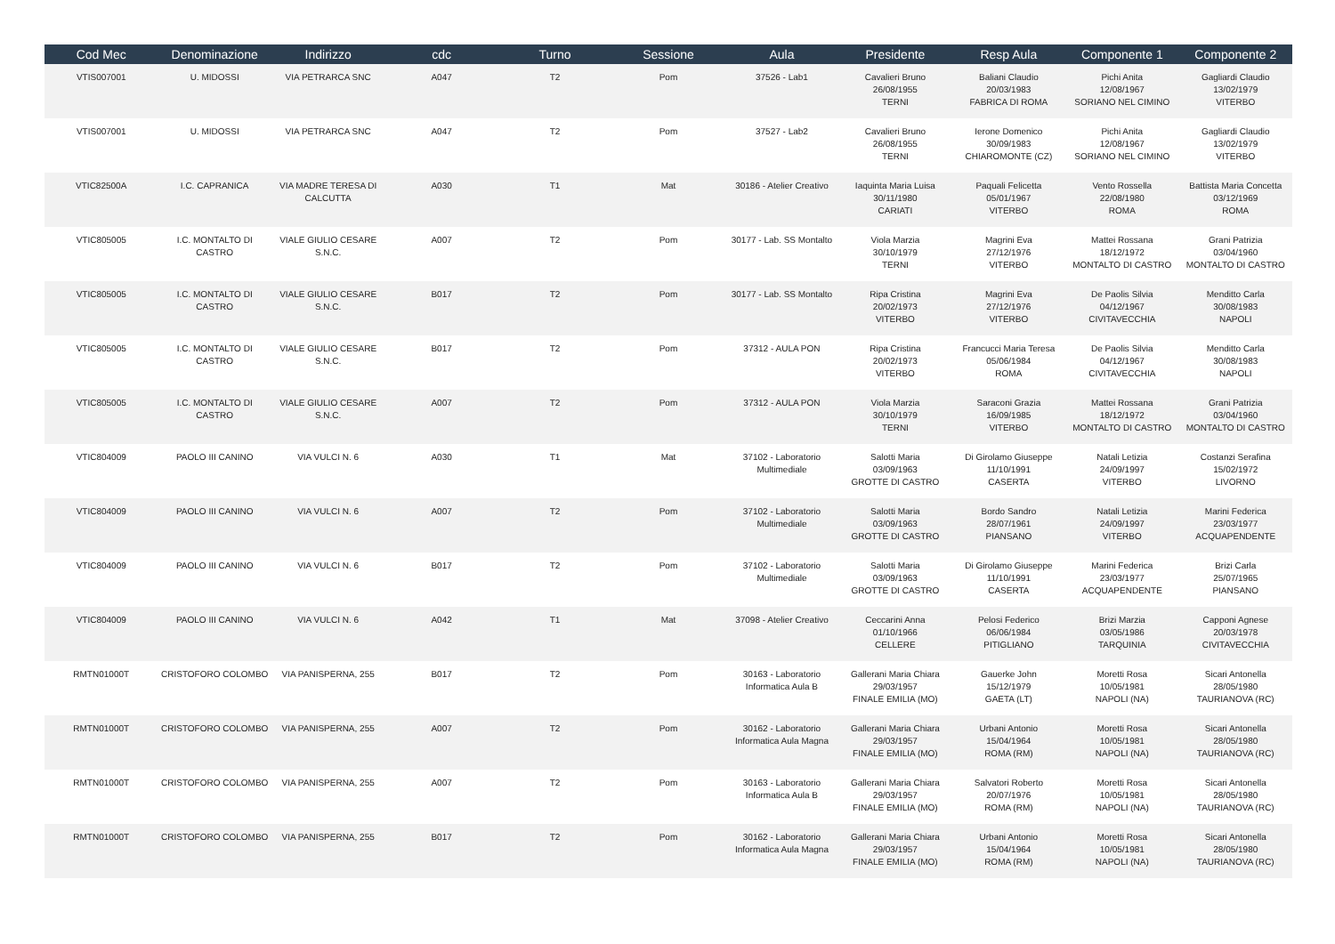| Cod Mec | Denominazione | Indirizzo | cdc | Turno | Sessione | Aula | Presidente | Resp Aula | Componente 1 | Componente 2 |
| --- | --- | --- | --- | --- | --- | --- | --- | --- | --- | --- |
| VTIS007001 | U. MIDOSSI | VIA PETRARCA SNC | A047 | T2 | Pom | 37526 - Lab1 | Cavalieri Bruno 26/08/1955 TERNI | Baliani Claudio 20/03/1983 FABRICA DI ROMA | Pichi Anita 12/08/1967 SORIANO NEL CIMINO | Gagliardi Claudio 13/02/1979 VITERBO |
| VTIS007001 | U. MIDOSSI | VIA PETRARCA SNC | A047 | T2 | Pom | 37527 - Lab2 | Cavalieri Bruno 26/08/1955 TERNI | Ierone Domenico 30/09/1983 CHIAROMONTE (CZ) | Pichi Anita 12/08/1967 SORIANO NEL CIMINO | Gagliardi Claudio 13/02/1979 VITERBO |
| VTIC82500A | I.C. CAPRANICA | VIA MADRE TERESA DI CALCUTTA | A030 | T1 | Mat | 30186 - Atelier Creativo | Iaquinta Maria Luisa 30/11/1980 CARIATI | Paquali Felicetta 05/01/1967 VITERBO | Vento Rossella 22/08/1980 ROMA | Battista Maria Concetta 03/12/1969 ROMA |
| VTIC805005 | I.C. MONTALTO DI CASTRO | VIALE GIULIO CESARE S.N.C. | A007 | T2 | Pom | 30177 - Lab. SS Montalto | Viola Marzia 30/10/1979 TERNI | Magrini Eva 27/12/1976 VITERBO | Mattei Rossana 18/12/1972 MONTALTO DI CASTRO | Grani Patrizia 03/04/1960 MONTALTO DI CASTRO |
| VTIC805005 | I.C. MONTALTO DI CASTRO | VIALE GIULIO CESARE S.N.C. | B017 | T2 | Pom | 30177 - Lab. SS Montalto | Ripa Cristina 20/02/1973 VITERBO | Magrini Eva 27/12/1976 VITERBO | De Paolis Silvia 04/12/1967 CIVITAVECCHIA | Menditto Carla 30/08/1983 NAPOLI |
| VTIC805005 | I.C. MONTALTO DI CASTRO | VIALE GIULIO CESARE S.N.C. | B017 | T2 | Pom | 37312 - AULA PON | Ripa Cristina 20/02/1973 VITERBO | Francucci Maria Teresa 05/06/1984 ROMA | De Paolis Silvia 04/12/1967 CIVITAVECCHIA | Menditto Carla 30/08/1983 NAPOLI |
| VTIC805005 | I.C. MONTALTO DI CASTRO | VIALE GIULIO CESARE S.N.C. | A007 | T2 | Pom | 37312 - AULA PON | Viola Marzia 30/10/1979 TERNI | Saraconi Grazia 16/09/1985 VITERBO | Mattei Rossana 18/12/1972 MONTALTO DI CASTRO | Grani Patrizia 03/04/1960 MONTALTO DI CASTRO |
| VTIC804009 | PAOLO III CANINO | VIA VULCI N. 6 | A030 | T1 | Mat | 37102 - Laboratorio Multimediale | Salotti Maria 03/09/1963 GROTTE DI CASTRO | Di Girolamo Giuseppe 11/10/1991 CASERTA | Natali Letizia 24/09/1997 VITERBO | Costanzi Serafina 15/02/1972 LIVORNO |
| VTIC804009 | PAOLO III CANINO | VIA VULCI N. 6 | A007 | T2 | Pom | 37102 - Laboratorio Multimediale | Salotti Maria 03/09/1963 GROTTE DI CASTRO | Bordo Sandro 28/07/1961 PIANSANO | Natali Letizia 24/09/1997 VITERBO | Marini Federica 23/03/1977 ACQUAPENDENTE |
| VTIC804009 | PAOLO III CANINO | VIA VULCI N. 6 | B017 | T2 | Pom | 37102 - Laboratorio Multimediale | Salotti Maria 03/09/1963 GROTTE DI CASTRO | Di Girolamo Giuseppe 11/10/1991 CASERTA | Marini Federica 23/03/1977 ACQUAPENDENTE | Brizi Carla 25/07/1965 PIANSANO |
| VTIC804009 | PAOLO III CANINO | VIA VULCI N. 6 | A042 | T1 | Mat | 37098 - Atelier Creativo | Ceccarini Anna 01/10/1966 CELLERE | Pelosi Federico 06/06/1984 PITIGLIANO | Brizi Marzia 03/05/1986 TARQUINIA | Capponi Agnese 20/03/1978 CIVITAVECCHIA |
| RMTN01000T | CRISTOFORO COLOMBO | VIA PANISPERNA, 255 | B017 | T2 | Pom | 30163 - Laboratorio Informatica Aula B | Gallerani Maria Chiara 29/03/1957 FINALE EMILIA (MO) | Gauerke John 15/12/1979 GAETA (LT) | Moretti Rosa 10/05/1981 NAPOLI (NA) | Sicari Antonella 28/05/1980 TAURIANOVA (RC) |
| RMTN01000T | CRISTOFORO COLOMBO | VIA PANISPERNA, 255 | A007 | T2 | Pom | 30162 - Laboratorio Informatica Aula Magna | Gallerani Maria Chiara 29/03/1957 FINALE EMILIA (MO) | Urbani Antonio 15/04/1964 ROMA (RM) | Moretti Rosa 10/05/1981 NAPOLI (NA) | Sicari Antonella 28/05/1980 TAURIANOVA (RC) |
| RMTN01000T | CRISTOFORO COLOMBO | VIA PANISPERNA, 255 | A007 | T2 | Pom | 30163 - Laboratorio Informatica Aula B | Gallerani Maria Chiara 29/03/1957 FINALE EMILIA (MO) | Salvatori Roberto 20/07/1976 ROMA (RM) | Moretti Rosa 10/05/1981 NAPOLI (NA) | Sicari Antonella 28/05/1980 TAURIANOVA (RC) |
| RMTN01000T | CRISTOFORO COLOMBO | VIA PANISPERNA, 255 | B017 | T2 | Pom | 30162 - Laboratorio Informatica Aula Magna | Gallerani Maria Chiara 29/03/1957 FINALE EMILIA (MO) | Urbani Antonio 15/04/1964 ROMA (RM) | Moretti Rosa 10/05/1981 NAPOLI (NA) | Sicari Antonella 28/05/1980 TAURIANOVA (RC) |